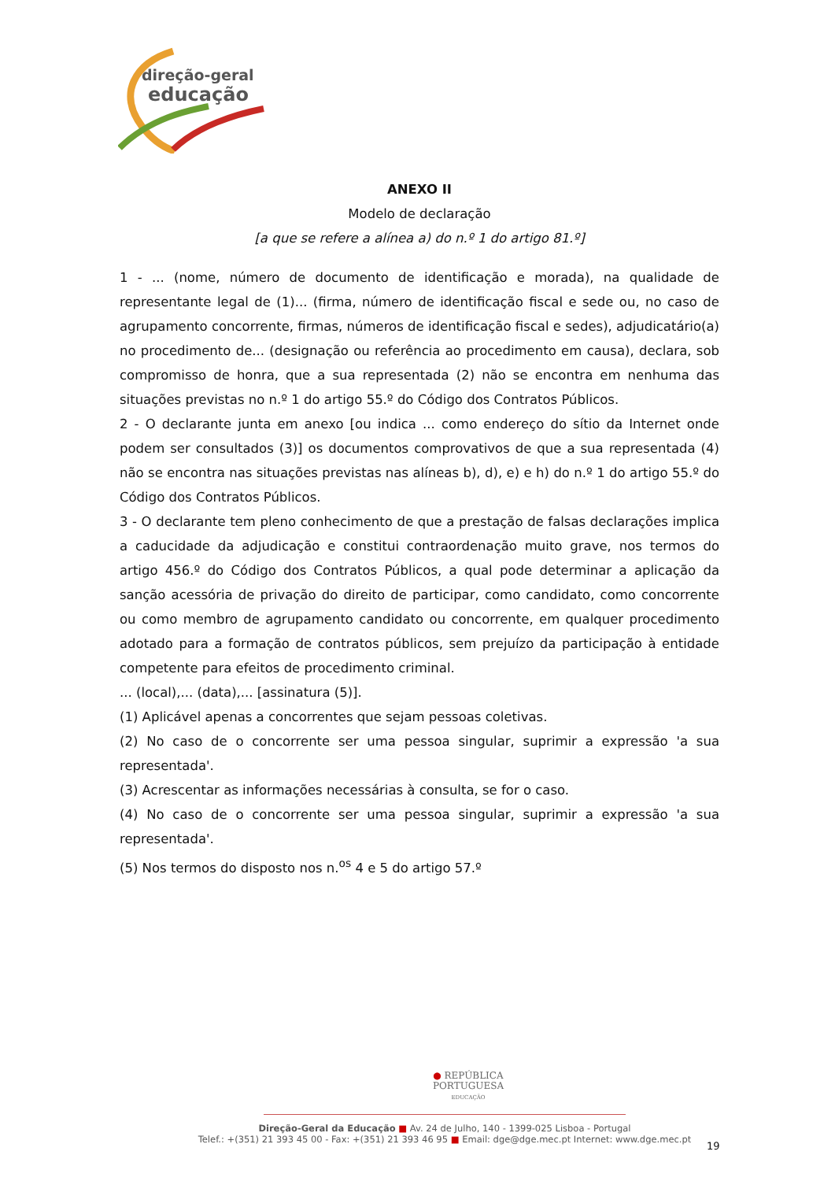direção-geral
educação
ANEXO II
Modelo de declaração
[a que se refere a alínea a) do n.º 1 do artigo 81.º]
1 - ... (nome, número de documento de identificação e morada), na qualidade de representante legal de (1)... (firma, número de identificação fiscal e sede ou, no caso de agrupamento concorrente, firmas, números de identificação fiscal e sedes), adjudicatário(a) no procedimento de... (designação ou referência ao procedimento em causa), declara, sob compromisso de honra, que a sua representada (2) não se encontra em nenhuma das situações previstas no n.º 1 do artigo 55.º do Código dos Contratos Públicos.
2 - O declarante junta em anexo [ou indica ... como endereço do sítio da Internet onde podem ser consultados (3)] os documentos comprovativos de que a sua representada (4) não se encontra nas situações previstas nas alíneas b), d), e) e h) do n.º 1 do artigo 55.º do Código dos Contratos Públicos.
3 - O declarante tem pleno conhecimento de que a prestação de falsas declarações implica a caducidade da adjudicação e constitui contraordenação muito grave, nos termos do artigo 456.º do Código dos Contratos Públicos, a qual pode determinar a aplicação da sanção acessória de privação do direito de participar, como candidato, como concorrente ou como membro de agrupamento candidato ou concorrente, em qualquer procedimento adotado para a formação de contratos públicos, sem prejuízo da participação à entidade competente para efeitos de procedimento criminal.
... (local),... (data),... [assinatura (5)].
(1) Aplicável apenas a concorrentes que sejam pessoas coletivas.
(2) No caso de o concorrente ser uma pessoa singular, suprimir a expressão 'a sua representada'.
(3) Acrescentar as informações necessárias à consulta, se for o caso.
(4) No caso de o concorrente ser uma pessoa singular, suprimir a expressão 'a sua representada'.
(5) Nos termos do disposto nos n.<sup>os</sup> 4 e 5 do artigo 57.º
● REPÚBLICA
PORTUGUESA
EDUCAÇÃO
Direção-Geral da Educação ■ Av. 24 de Julho, 140 - 1399-025 Lisboa - Portugal
Telef.: +(351) 21 393 45 00 - Fax: +(351) 21 393 46 95 ■ Email: dge@dge.mec.pt Internet: www.dge.mec.pt
19